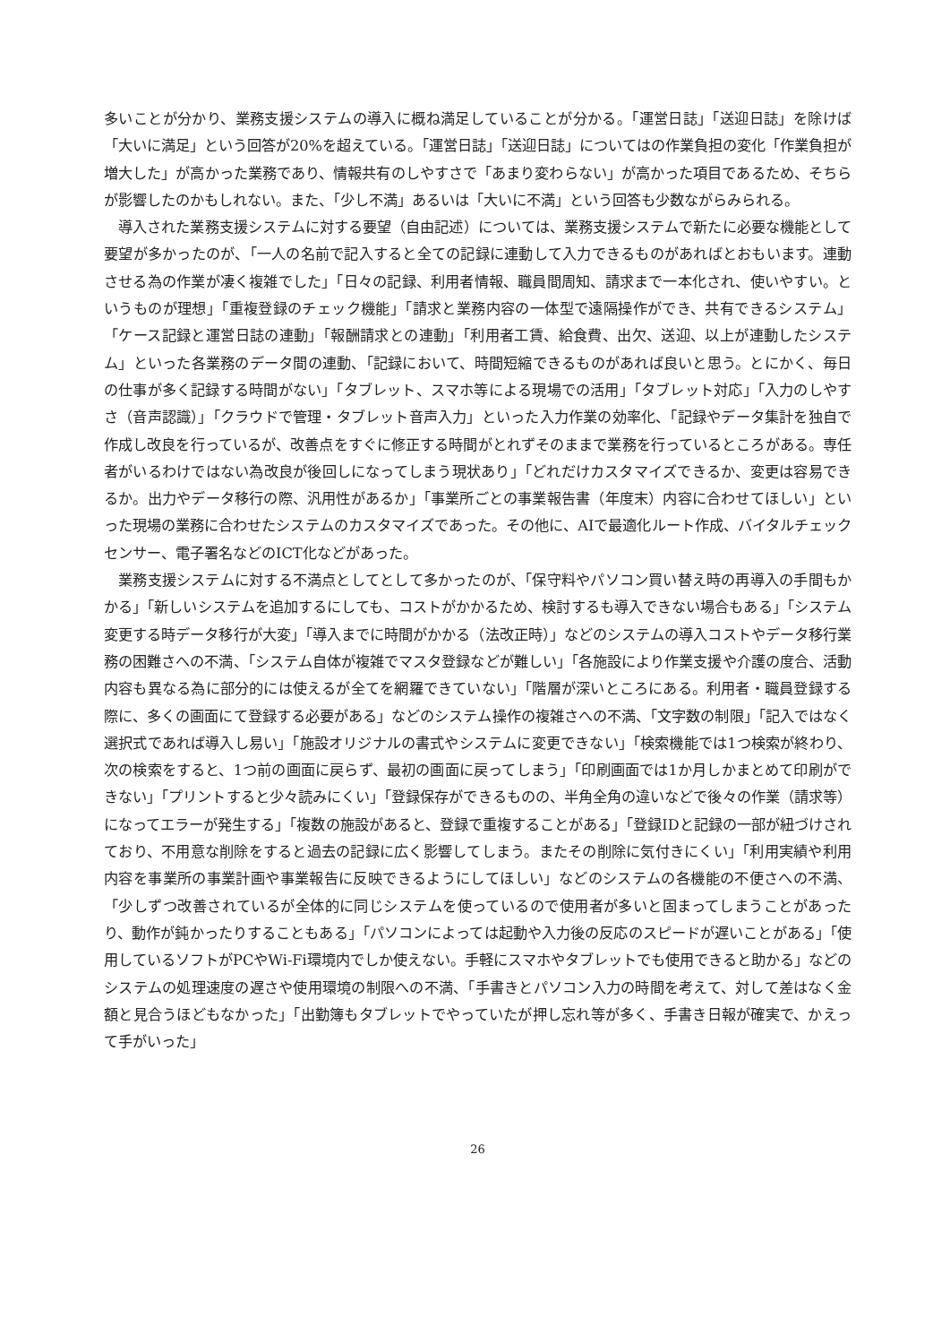多いことが分かり、業務支援システムの導入に概ね満足していることが分かる。「運営日誌」「送迎日誌」を除けば「大いに満足」という回答が20%を超えている。「運営日誌」「送迎日誌」についてはの作業負担の変化「作業負担が増大した」が高かった業務であり、情報共有のしやすさで「あまり変わらない」が高かった項目であるため、そちらが影響したのかもしれない。また、「少し不満」あるいは「大いに不満」という回答も少数ながらみられる。
導入された業務支援システムに対する要望（自由記述）については、業務支援システムで新たに必要な機能として要望が多かったのが、「一人の名前で記入すると全ての記録に連動して入力できるものがあればとおもいます。連動させる為の作業が凄く複雑でした」「日々の記録、利用者情報、職員間周知、請求まで一本化され、使いやすい。というものが理想」「重複登録のチェック機能」「請求と業務内容の一体型で遠隔操作ができ、共有できるシステム」「ケース記録と運営日誌の連動」「報酬請求との連動」「利用者工賃、給食費、出欠、送迎、以上が連動したシステム」といった各業務のデータ間の連動、「記録において、時間短縮できるものがあれば良いと思う。とにかく、毎日の仕事が多く記録する時間がない」「タブレット、スマホ等による現場での活用」「タブレット対応」「入力のしやすさ（音声認識）」「クラウドで管理・タブレット音声入力」といった入力作業の効率化、「記録やデータ集計を独自で作成し改良を行っているが、改善点をすぐに修正する時間がとれずそのままで業務を行っているところがある。専任者がいるわけではない為改良が後回しになってしまう現状あり」「どれだけカスタマイズできるか、変更は容易できるか。出力やデータ移行の際、汎用性があるか」「事業所ごとの事業報告書（年度末）内容に合わせてほしい」といった現場の業務に合わせたシステムのカスタマイズであった。その他に、AIで最適化ルート作成、バイタルチェックセンサー、電子署名などのICT化などがあった。
業務支援システムに対する不満点としてとして多かったのが、「保守料やパソコン買い替え時の再導入の手間もかかる」「新しいシステムを追加するにしても、コストがかかるため、検討するも導入できない場合もある」「システム変更する時データ移行が大変」「導入までに時間がかかる（法改正時）」などのシステムの導入コストやデータ移行業務の困難さへの不満、「システム自体が複雑でマスタ登録などが難しい」「各施設により作業支援や介護の度合、活動内容も異なる為に部分的には使えるが全てを網羅できていない」「階層が深いところにある。利用者・職員登録する際に、多くの画面にて登録する必要がある」などのシステム操作の複雑さへの不満、「文字数の制限」「記入ではなく選択式であれば導入し易い」「施設オリジナルの書式やシステムに変更できない」「検索機能では1つ検索が終わり、次の検索をすると、1つ前の画面に戻らず、最初の画面に戻ってしまう」「印刷画面では1か月しかまとめて印刷ができない」「プリントすると少々読みにくい」「登録保存ができるものの、半角全角の違いなどで後々の作業（請求等）になってエラーが発生する」「複数の施設があると、登録で重複することがある」「登録IDと記録の一部が紐づけされており、不用意な削除をすると過去の記録に広く影響してしまう。またその削除に気付きにくい」「利用実績や利用内容を事業所の事業計画や事業報告に反映できるようにしてほしい」などのシステムの各機能の不便さへの不満、「少しずつ改善されているが全体的に同じシステムを使っているので使用者が多いと固まってしまうことがあったり、動作が鈍かったりすることもある」「パソコンによっては起動や入力後の反応のスピードが遅いことがある」「使用しているソフトがPCやWi-Fi環境内でしか使えない。手軽にスマホやタブレットでも使用できると助かる」などのシステムの処理速度の遅さや使用環境の制限への不満、「手書きとパソコン入力の時間を考えて、対して差はなく金額と見合うほどもなかった」「出勤簿もタブレットでやっていたが押し忘れ等が多く、手書き日報が確実で、かえって手がいった」
26